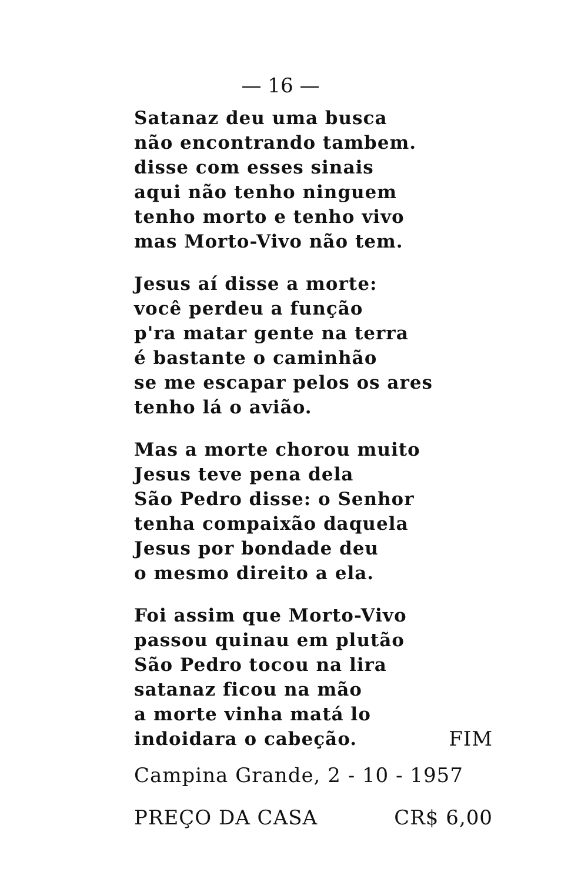— 16 —
Satanaz deu uma busca
não encontrando tambem.
disse com esses sinais
aqui não tenho ninguem
tenho morto e tenho vivo
mas Morto-Vivo não tem.
Jesus aí disse a morte:
você perdeu a função
p'ra matar gente na terra
é bastante o caminhão
se me escapar pelos os ares
tenho lá o avião.
Mas a morte chorou muito
Jesus teve pena dela
São Pedro disse: o Senhor
tenha compaixão daquela
Jesus por bondade deu
o mesmo direito a ela.
Foi assim que Morto-Vivo
passou quinau em plutão
São Pedro tocou na lira
satanaz ficou na mão
a morte vinha matá lo
indoidara o cabeção. FIM
Campina Grande, 2 - 10 - 1957
PREÇO DA CASA CR$ 6,00